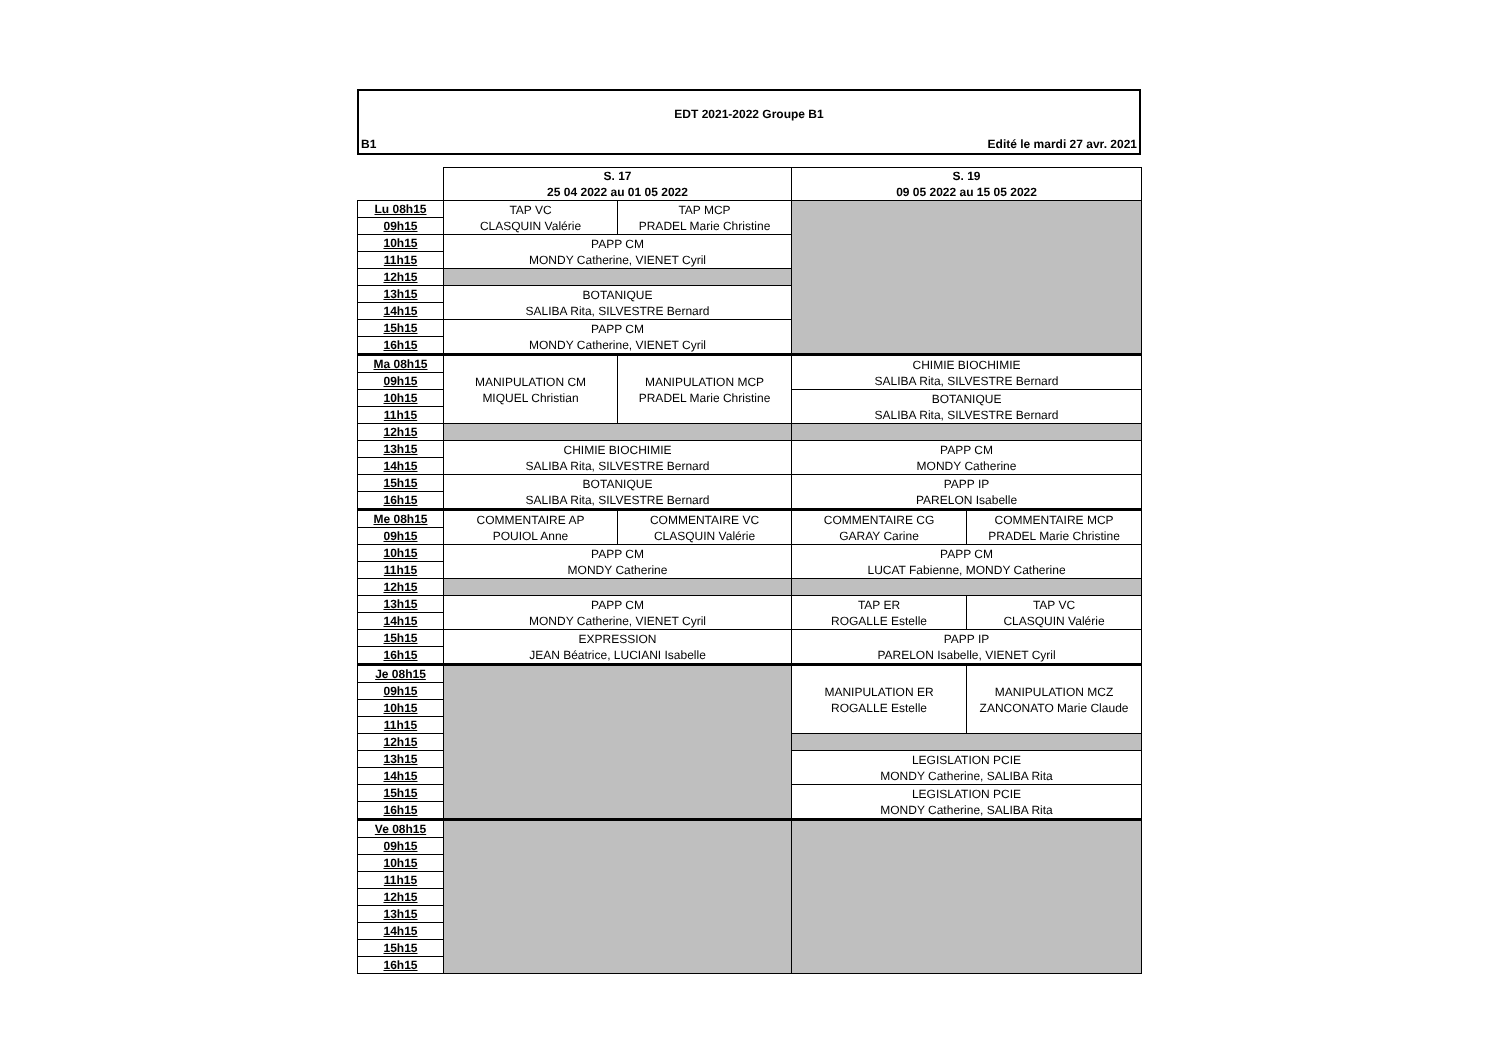EDT 2021-2022 Groupe B1
B1 Edité le mardi 27 avr. 2021
| | S. 17 25 04 2022 au 01 05 2022 | | S. 19 09 05 2022 au 15 05 2022 | |
| Lu 08h15 | TAP VC CLASQUIN Valérie | TAP MCP PRADEL Marie Christine | | |
| 09h15 | | | | |
| 10h15 | PAPP CM MONDY Catherine, VIENET Cyril | | | |
| 11h15 | | | | |
| 12h15 | | | | |
| 13h15 | BOTANIQUE SALIBA Rita, SILVESTRE Bernard | | | |
| 14h15 | | | | |
| 15h15 | PAPP CM MONDY Catherine, VIENET Cyril | | | |
| 16h15 | | | | |
| Ma 08h15 | MANIPULATION CM MIQUEL Christian | MANIPULATION MCP PRADEL Marie Christine | CHIMIE BIOCHIMIE SALIBA Rita, SILVESTRE Bernard | |
| 09h15 | | | | |
| 10h15 | | | BOTANIQUE SALIBA Rita, SILVESTRE Bernard | |
| 11h15 | | | | |
| 12h15 | | | | |
| 13h15 | CHIMIE BIOCHIMIE SALIBA Rita, SILVESTRE Bernard | | PAPP CM MONDY Catherine | |
| 14h15 | | | | |
| 15h15 | BOTANIQUE SALIBA Rita, SILVESTRE Bernard | | PAPP IP PARELON Isabelle | |
| 16h15 | | | | |
| Me 08h15 | COMMENTAIRE AP POUIOL Anne | COMMENTAIRE VC CLASQUIN Valérie | COMMENTAIRE CG GARAY Carine | COMMENTAIRE MCP PRADEL Marie Christine |
| 09h15 | | | | |
| 10h15 | PAPP CM MONDY Catherine | | PAPP CM LUCAT Fabienne, MONDY Catherine | |
| 11h15 | | | | |
| 12h15 | | | | |
| 13h15 | PAPP CM MONDY Catherine, VIENET Cyril | | TAP ER ROGALLE Estelle | TAP VC CLASQUIN Valérie |
| 14h15 | | | | |
| 15h15 | EXPRESSION JEAN Béatrice, LUCIANI Isabelle | | PAPP IP PARELON Isabelle, VIENET Cyril | |
| 16h15 | | | | |
| Je 08h15 | | | MANIPULATION ER ROGALLE Estelle | MANIPULATION MCZ ZANCONATO Marie Claude |
| 09h15 | | | | |
| 10h15 | | | | |
| 11h15 | | | | |
| 12h15 | | | | |
| 13h15 | | | LEGISLATION PCIE MONDY Catherine, SALIBA Rita | |
| 14h15 | | | | |
| 15h15 | | | LEGISLATION PCIE MONDY Catherine, SALIBA Rita | |
| 16h15 | | | | |
| Ve 08h15 | | | | |
| 09h15 | | | | |
| 10h15 | | | | |
| 11h15 | | | | |
| 12h15 | | | | |
| 13h15 | | | | |
| 14h15 | | | | |
| 15h15 | | | | |
| 16h15 | | | | |